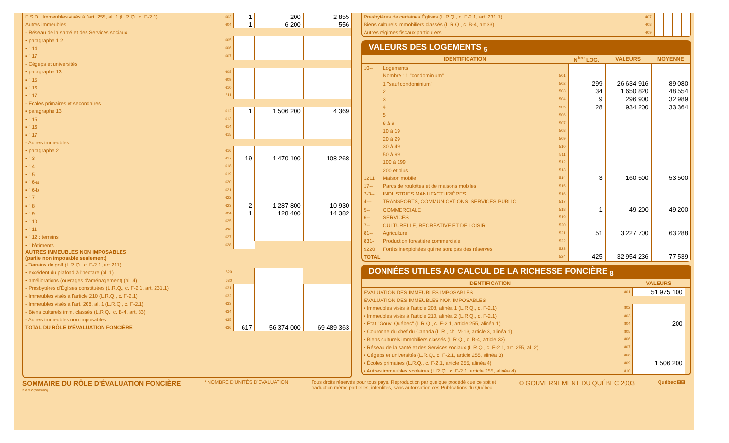| F S D Immeubles visés à l'art. 255, al. 1 (L.R.Q., c. F-2.1) | 603 | 1 | 200 | 2 855 |
| Autres immeubles | 604 | 1 | 6 200 | 556 |
| - Réseau de la santé et des Services sociaux | | | | |
| ▪ paragraphe 1.2 | 605 | | | |
| ▪ " 14 | 606 | | | |
| ▪ " 17 | 607 | | | |
| - Cégeps et universités | | | | |
| ▪ paragraphe 13 | 608 | | | |
| ▪ " 15 | 609 | | | |
| ▪ " 16 | 610 | | | |
| ▪ " 17 | 611 | | | |
| - Écoles primaires et secondaires | | | | |
| ▪ paragraphe 13 | 612 | 1 | 1 506 200 | 4 369 |
| ▪ " 15 | 613 | | | |
| ▪ " 16 | 614 | | | |
| ▪ " 17 | 615 | | | |
| - Autres immeubles | | | | |
| ▪ paragraphe 2 | 616 | | | |
| ▪ " 3 | 617 | 19 | 1 470 100 | 108 268 |
| ▪ " 4 | 618 | | | |
| ▪ " 5 | 619 | | | |
| ▪ " 6-a | 620 | | | |
| ▪ " 6-b | 621 | | | |
| ▪ " 7 | 622 | | | |
| ▪ " 8 | 623 | 2 | 1 287 800 | 10 930 |
| ▪ " 9 | 624 | 1 | 128 400 | 14 382 |
| ▪ " 10 | 625 | | | |
| ▪ " 11 | 626 | | | |
| ▪ " 12 : terrains | 627 | | | |
| ▪ " bâtiments | 628 | | | |
| AUTRES IMMEUBLES NON IMPOSABLES (partie non imposable seulement) | | | | |
| - Terrains de golf (L.R.Q., c. F-2.1, art.211) | | | | |
| ▪ excédent du plafond à l'hectare (al. 1) | 629 | | | |
| ▪ améliorations (ouvrages d'aménagement) (al. 4) | 630 | | | |
| - Presbytères d'Églises constituées (L.R.Q., c. F-2.1, art. 231.1) | 631 | | | |
| - Immeubles visés à l'article 210 (L.R.Q., c. F-2.1) | 632 | | | |
| - Immeubles visés à l'art. 208, al. 1 (L.R.Q., c. F-2.1) | 633 | | | |
| - Biens culturels imm. classés (L.R.Q., c. B-4, art. 33) | 634 | | | |
| - Autres immeubles non imposables | 635 | | | |
| TOTAL DU RÔLE D'ÉVALUATION FONCIÈRE | 636 | 617 | 56 374 000 | 69 489 363 |
| Presbytères de certaines Églises (L.R.Q., c. F-2.1, art. 231.1) | 407 | | | | |
| Biens culturels immobiliers classés (L.R.Q., c. B-4, art.33) | 408 | | | | |
| Autres régimes fiscaux particuliers | 409 | | | | |
VALEURS DES LOGEMENTS <sub>5</sub>
| IDENTIFICATION | | | N<sup>bre</sup> LOG. | VALEURS | MOYENNE |
| --- | --- | --- | --- | --- | --- |
| 10-- | Logements | | | | |
| | Nombre : 1 "condominium" | 501 | | | |
| | 1 "sauf condominium" | 502 | 299 | 26 634 916 | 89 080 |
| | 2 | 503 | 34 | 1 650 820 | 48 554 |
| | 3 | 504 | 9 | 296 900 | 32 989 |
| | 4 | 505 | 28 | 934 200 | 33 364 |
| | 5 | 506 | | | |
| | 6 à 9 | 507 | | | |
| | 10 à 19 | 508 | | | |
| | 20 à 29 | 509 | | | |
| | 30 à 49 | 510 | | | |
| | 50 à 99 | 511 | | | |
| | 100 à 199 | 512 | | | |
| | 200 et plus | 513 | | | |
| 1211 | Maison mobile | 514 | 3 | 160 500 | 53 500 |
| 17-- | Parcs de roulottes et de maisons mobiles | 515 | | | |
| 2-3-- | INDUSTRIES MANUFACTURIÈRES | 516 | | | |
| 4--- | TRANSPORTS, COMMUNICATIONS, SERVICES PUBLIC | 517 | | | |
| 5-- | COMMERCIALE | 518 | 1 | 49 200 | 49 200 |
| 6-- | SERVICES | 519 | | | |
| 7-- | CULTURELLE, RÉCRÉATIVE ET DE LOISIR | 520 | | | |
| 81-- | Agriculture | 521 | 51 | 3 227 700 | 63 288 |
| 831- | Production forestière commerciale | 522 | | | |
| 9220 | Forêts inexploitées qui ne sont pas des réserves | 523 | | | |
| TOTAL | | 524 | 425 | 32 954 236 | 77 539 |
DONNÉES UTILES AU CALCUL DE LA RICHESSE FONCIÈRE <sub>8</sub>
| IDENTIFICATION | | VALEURS | |
| --- | --- | --- | --- |
| ÉVALUATION DES IMMEUBLES IMPOSABLES | 801 | 51 975 100 | |
| ÉVALUATION DES IMMEUBLES NON IMPOSABLES | | | |
| ▪ Immeubles visés à l'article 208, alinéa 1 (L.R.Q., c. F-2.1) | 802 | | |
| ▪ Immeubles visés à l'article 210, alinéa 2 (L.R.Q., c. F-2.1) | 803 | | |
| ▪ État "Gouv. Québec" (L.R.Q., c. F-2.1, article 255, alinéa 1) | 804 | 200 | |
| ▪ Couronne du chef du Canada (L.R., ch. M-13, article 3, alinéa 1) | 805 | | |
| ▪ Biens culturels immobiliers classés (L.R.Q., c. B-4, article 33) | 806 | | |
| ▪ Réseau de la santé et des Services sociaux (L.R.Q., c. F-2.1, art. 255, al. 2) | 807 | | |
| ▪ Cégeps et universités (L.R.Q., c. F-2.1, article 255, alinéa 3) | 808 | | |
| ▪ Écoles primaires (L.R.Q., c. F-2.1, article 255, alinéa 4) | 809 | 1 506 200 | |
| ▪ Autres immeubles scolaires (L.R.Q., c. F-2.1, article 255, alinéa 4) | 810 | | |
SOMMAIRE DU RÔLE D'ÉVALUATION FONCIÈRE
2.6.5.C(2003/05)
* NOMBRE D'UNITÉS D'ÉVALUATION Tous droits réservés pour tous pays. Reproduction par quelque procédé que ce soit et
traduction même partielles, interdites, sans autorisation des Publications du Québec
© GOUVERNEMENT DU QUÉBEC 2003
Québec ⊞⊞